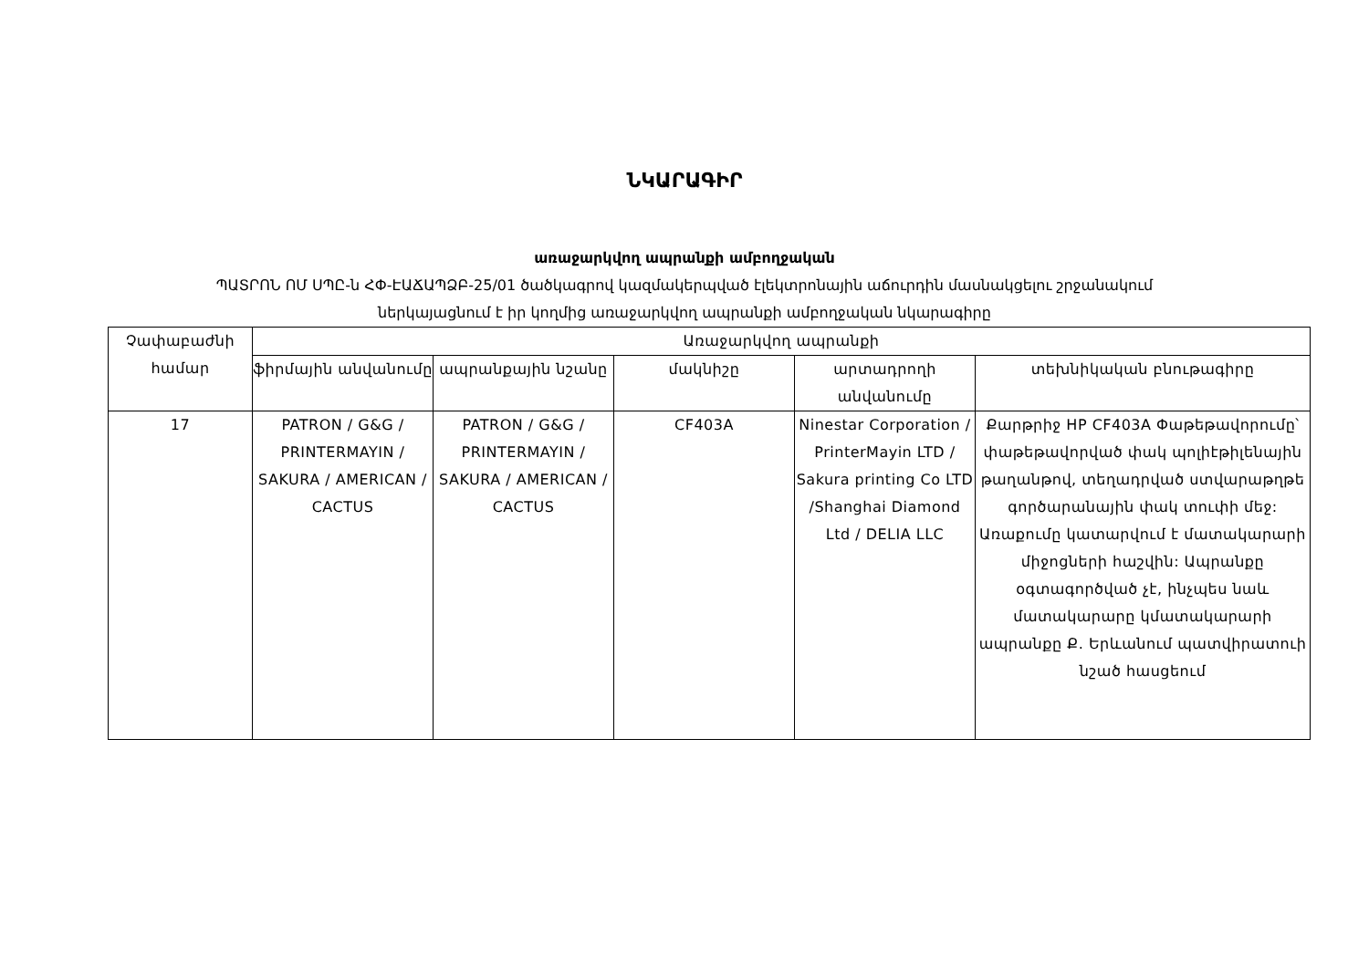ՆԿԱՐԱԳԻՐ
առաջարկվող ապրանքի ամբողջական
ՊԱՏՐՈՆ ՈՄ ՍՊԸ-ն ՀՓ-ԷԱՃԱՊՁԲ-25/01 ծածկագրով կազմակերպված էլեկտրոնային աճուրդին մասնակցելու շրջանակում
ներկայացնում է իր կողմից առաջարկվող ապրանքի ամբողջական նկարագիրը
| Չափաբաժնի համար | Առաջարկվող ապրանքի | | | | |
| --- | --- | --- | --- | --- | --- |
| | ֆիրմային անվանումը | ապրանքային նշանը | մակնիշը | արտադրողի անվանումը | տեխնիկական բնութագիրը |
| 17 | PATRON / G&G / PRINTERMAYIN / SAKURA / AMERICAN / CACTUS | PATRON / G&G / PRINTERMAYIN / SAKURA / AMERICAN / CACTUS | CF403A | Ninestar Corporation / PrinterMayin LTD / Sakura printing Co LTD /Shanghai Diamond Ltd / DELIA LLC | Քարթրիջ HP CF403A Փաթեթավորումը՝ փաթեթավորված փակ պոլիէթիլենային թաղանթով, տեղադրված ստվարաթղթե գործարանային փակ տուփի մեջ: Առաքումը կատարվում է մատակարարի միջոցների հաշվին: Ապրանքը օգտագործված չէ, ինչպես նաև մատակարարը կմատակարարի ապրանքը Ք. Երևանում պատվիրատուի նշած հասցեում |